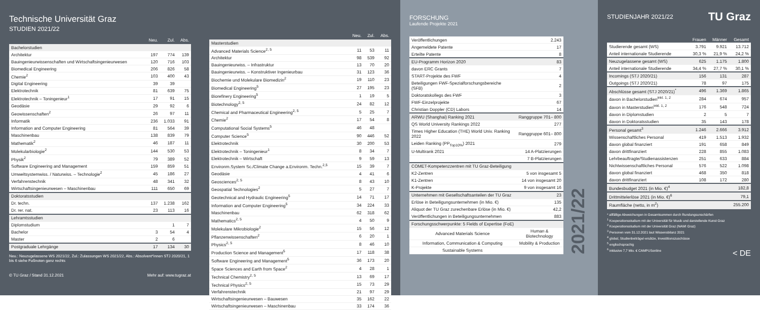Technische Universität Graz
STUDIEN 2021/22
| | Neu. | Zul. | Abs. |
| --- | --- | --- | --- |
| Bachelorstudien | | | |
| Architektur | 197 | 774 | 139 |
| Bauingenieurwissenschaften und Wirtschaftsingenieurwesen | 120 | 716 | 103 |
| Biomedical Engineering | 206 | 826 | 58 |
| Chemie<sup>2</sup> | 103 | 400 | 43 |
| Digital Engineering | 39 | 39 | |
| Elektrotechnik | 81 | 639 | 75 |
| Elektrotechnik – Toningenieur<sup>1</sup> | 17 | 91 | 15 |
| Geodäsie | 29 | 92 | 6 |
| Geowissenschaften<sup>2</sup> | 26 | 97 | 11 |
| Informatik | 236 | 1.033 | 91 |
| Information and Computer Engineering | 81 | 564 | 39 |
| Maschinenbau | 138 | 839 | 79 |
| Mathematik<sup>2</sup> | 46 | 187 | 11 |
| Molekularbiologie<sup>2</sup> | 144 | 530 | 53 |
| Physik<sup>2</sup> | 79 | 389 | 52 |
| Software Engineering and Management | 159 | 859 | 51 |
| Umweltsystemwiss. / Naturwiss. – Technologie<sup>2</sup> | 45 | 186 | 27 |
| Verfahrenstechnik | 48 | 341 | 32 |
| Wirtschaftsingenieurwesen – Maschinenbau | 111 | 650 | 69 |
| Doktoratsstudien | | | |
| Dr. techn. | 137 | 1.238 | 162 |
| Dr. rer. nat. | 23 | 113 | 16 |
| Lehramtsstudien | | | |
| Diplomstudium | | 1 | 7 |
| Bachelor | 3 | 54 | 4 |
| Master | 2 | 6 | |
| Postgraduale Lehrgänge | 17 | 134 | 30 |
Neu.: Neuzugelassene WS 2021/22, Zul.: Zulassungen WS 2021/22, Abs.: Absolvent*innen STJ 2020/21, 1 bis 6 siehe Fußnoten ganz rechts
© TU Graz / Stand 31.12.2021 Mehr auf: www.tugraz.at
| | Neu. | Zul. | Abs. |
| --- | --- | --- | --- |
| Masterstudien | | | |
| Advanced Materials Science<sup>2, 5</sup> | 11 | 53 | 11 |
| Architektur | 98 | 539 | 92 |
| Bauingenieurwiss. – Infrastruktur | 13 | 70 | 20 |
| Bauingenieurwiss. – Konstruktiver Ingenieurbau | 31 | 123 | 36 |
| Biochemie und Molekulare Biomedizin<sup>2</sup> | 19 | 110 | 23 |
| Biomedical Engineering<sup>5</sup> | 27 | 195 | 23 |
| Biorefinery Engineering<sup>5</sup> | 1 | 19 | 5 |
| Biotechnology<sup>2, 5</sup> | 24 | 82 | 12 |
| Chemical and Pharmaceutical Engineering<sup>2, 5</sup> | 5 | 25 | 7 |
| Chemie<sup>2</sup> | 17 | 54 | 8 |
| Computational Social Systems<sup>5</sup> | 46 | 48 | |
| Computer Science<sup>5</sup> | 90 | 446 | 52 |
| Elektrotechnik | 30 | 200 | 53 |
| Elektrotechnik – Toningenieur<sup>1</sup> | 8 | 34 | 7 |
| Elektrotechnik – Wirtschaft | 9 | 59 | 13 |
| Environm.System Sc./Climate Change a.Environm. Techn.<sup>2,5</sup> | 15 | 39 | 7 |
| Geodäsie | 4 | 41 | 6 |
| Geosciences<sup>2, 5</sup> | 8 | 43 | 10 |
| Geospatial Technologies<sup>2</sup> | 5 | 27 | 7 |
| Geotechnical and Hydraulic Engineering<sup>5</sup> | 14 | 71 | 17 |
| Information and Computer Engineering<sup>5</sup> | 34 | 224 | 33 |
| Maschinenbau | 62 | 318 | 62 |
| Mathematics<sup>2, 5</sup> | 4 | 50 | 9 |
| Molekulare Mikrobiologie<sup>2</sup> | 15 | 56 | 12 |
| Pflanzenwissenschaften<sup>2</sup> | 6 | 20 | 1 |
| Physics<sup>2, 5</sup> | 8 | 46 | 10 |
| Production Science and Management<sup>5</sup> | 17 | 118 | 38 |
| Software Engineering and Management<sup>5</sup> | 36 | 173 | 20 |
| Space Sciences and Earth from Space<sup>2</sup> | 4 | 28 | 1 |
| Technical Chemistry<sup>2, 5</sup> | 13 | 69 | 17 |
| Technical Physics<sup>2, 5</sup> | 15 | 73 | 29 |
| Verfahrenstechnik | 21 | 97 | 29 |
| Wirtschaftsingenieurwesen – Bauwesen | 35 | 162 | 22 |
| Wirtschaftsingenieurwesen – Maschinenbau | 33 | 174 | 36 |
FORSCHUNG
Laufende Projekte 2021
| Veröffentlichungen | 2.243 |
| Angemeldete Patente | 17 |
| Erteilte Patente | 8 |
| EU-Programm Horizon 2020 | 83 |
| davon ERC Grants | 7 |
| START-Projekte des FWF | 4 |
| Beteiligungen FWF-Spezialforschungsbereiche (SFB) | 2 |
| Doktoratskollegs des FWF | 3 |
| FWF-Einzelprojekte | 67 |
| Christian Doppler (CD) Labors | 14 |
| ARWU (Shanghai) Ranking 2021 | Ranggruppe 701– 800 |
| QS World University Rankings 2022 | 277 |
| Times Higher Education (THE) World Univ. Ranking 2022 | Ranggruppe 601– 800 |
| Leiden Ranking (PP<sub>Top10%</sub>) 2021 | 279 |
| U-Multirank 2021 | 14 A-Platzierungen |
| | 7 B-Platzierungen |
| COMET-Kompetenzzentren mit TU Graz-Beteiligung | |
| K2-Zentren | 5 von insgesamt 5 |
| K1-Zentren | 14 von insgesamt 20 |
| K-Projekte | 9 von insgesamt 16 |
| Unternehmen mit Gesellschaftsanteilen der TU Graz | 23 |
| Erlöse in Beteiligungsunternehmen (in Mio. €) | 135 |
| Aliquot der TU Graz zurechenbare Erlöse (in Mio. €) | 42,2 |
| Veröffentlichungen in Beteiligungsunternehmen | 883 |
| Forschungsschwerpunkte: 5 Fields of Expertise (FoE) | |
| Advanced Materials Science | Human & Biotechnology |
| Information, Communication & Computing | Mobility & Production |
| Sustainable Systems | |
2021/22
STUDIENJAHR 2021/22 TU Graz
| | Frauen | Männer | Gesamt |
| --- | --- | --- | --- |
| Studierende gesamt (WS) | 3.791 | 9.921 | 13.712 |
| Anteil internationale Studierende | 30,3 % | 21,9 % | 24,2 % |
| Neuzugelassene gesamt (WS) | 625 | 1.175 | 1.800 |
| Anteil internationale Studierende | 34,4 % | 27,7 % | 30,1 % |
| Incomings (STJ 2020/21) | 156 | 131 | 287 |
| Outgoings (STJ 2020/21) | 78 | 97 | 175 |
| Abschlüsse gesamt (STJ 2020/21)<sup>*</sup> | 496 | 1.369 | 1.865 |
| davon in Bachelorstudien<sup>inkl. 1, 2</sup> | 284 | 674 | 957 |
| davon in Masterstudien<sup>inkl. 1, 2</sup> | 176 | 548 | 724 |
| davon in Diplomstudien | 2 | 5 | 7 |
| davon in Doktoratsstudien | 35 | 143 | 178 |
| Personal gesamt<sup>3</sup> | 1.246 | 2.666 | 3.912 |
| Wissenschaftliches Personal | 419 | 1.513 | 1.932 |
| davon global finanziert | 191 | 658 | 849 |
| davon drittfinanziert | 228 | 855 | 1.083 |
| Lehrbeauftragte/Studienassistenzen | 251 | 633 | 884 |
| Nichtwissenschaftliches Personal | 576 | 522 | 1.098 |
| davon global finanziert | 468 | 350 | 818 |
| davon drittfinanziert | 108 | 172 | 280 |
| Bundesbudget 2021 (in Mio. €)<sup>4</sup> | | | 182,8 |
| Drittmittelerlöse 2021 (in Mio. €)<sup>6</sup> | | | 79,1 |
| Raumfläche (netto, in m<sup>2</sup>) | | | 255.200 |
* allfällige Abweichungen in Gesamtsummen durch Rundungsunschärfen
<sup>1</sup> Kooperationsstudium mit der Universität für Musik und darstellende Kunst Graz
<sup>2</sup> Kooperationsstudium mit der Universität Graz (NAWI Graz)
<sup>3</sup> Personen vom 31.12.2021 laut Wissensbilanz 2021
<sup>4</sup> global, Studienbeiträge/-ersätze, Investitionszuschüsse
<sup>5</sup> englischsprachig
<sup>6</sup> inklusive 7,7 Mio. € CAMPUSonline < DE